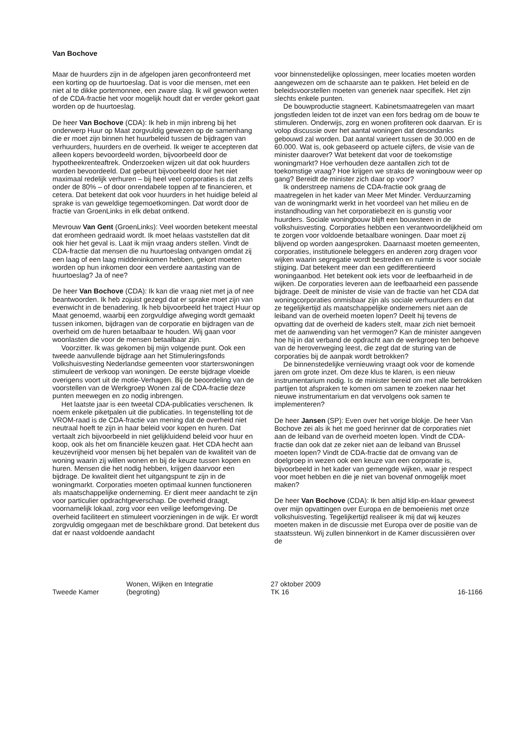Van Bochove
Maar de huurders zijn in de afgelopen jaren geconfronteerd met een korting op de huurtoeslag. Dat is voor die mensen, met een niet al te dikke portemonnee, een zware slag. Ik wil gewoon weten of de CDA-fractie het voor mogelijk houdt dat er verder gekort gaat worden op de huurtoeslag.
De heer Van Bochove (CDA): Ik heb in mijn inbreng bij het onderwerp Huur op Maat zorgvuldig gewezen op de samenhang die er moet zijn binnen het huurbeleid tussen de bijdragen van verhuurders, huurders en de overheid. Ik weiger te accepteren dat alleen kopers bevoordeeld worden, bijvoorbeeld door de hypotheekrenteaftrek. Onderzoeken wijzen uit dat ook huurders worden bevoordeeld. Dat gebeurt bijvoorbeeld door het niet maximaal redelijk verhuren – bij heel veel corporaties is dat zelfs onder de 80% – of door onrendabele toppen af te financieren, et cetera. Dat betekent dat ook voor huurders in het huidige beleid al sprake is van geweldige tegemoetkomingen. Dat wordt door de fractie van GroenLinks in elk debat ontkend.
Mevrouw Van Gent (GroenLinks): Veel woorden betekent meestal dat eromheen gedraaid wordt. Ik moet helaas vaststellen dat dit ook hier het geval is. Laat ik mijn vraag anders stellen. Vindt de CDA-fractie dat mensen die nu huurtoeslag ontvangen omdat zij een laag of een laag middeninkomen hebben, gekort moeten worden op hun inkomen door een verdere aantasting van de huurtoeslag? Ja of nee?
De heer Van Bochove (CDA): Ik kan die vraag niet met ja of nee beantwoorden. Ik heb zojuist gezegd dat er sprake moet zijn van evenwicht in de benadering. Ik heb bijvoorbeeld het traject Huur op Maat genoemd, waarbij een zorgvuldige afweging wordt gemaakt tussen inkomen, bijdragen van de corporatie en bijdragen van de overheid om de huren betaalbaar te houden. Wij gaan voor woonlasten die voor de mensen betaalbaar zijn.
Voorzitter. Ik was gekomen bij mijn volgende punt. Ook een tweede aanvullende bijdrage aan het Stimuleringsfonds Volkshuisvesting Nederlandse gemeenten voor starterswoningen stimuleert de verkoop van woningen. De eerste bijdrage vloeide overigens voort uit de motie-Verhagen. Bij de beoordeling van de voorstellen van de Werkgroep Wonen zal de CDA-fractie deze punten meewegen en zo nodig inbrengen.
Het laatste jaar is een tweetal CDA-publicaties verschenen. Ik noem enkele piketpalen uit die publicaties. In tegenstelling tot de VROM-raad is de CDA-fractie van mening dat de overheid niet neutraal hoeft te zijn in haar beleid voor kopen en huren. Dat vertaalt zich bijvoorbeeld in niet gelijkluidend beleid voor huur en koop, ook als het om financiële keuzen gaat. Het CDA hecht aan keuzevrijheid voor mensen bij het bepalen van de kwaliteit van de woning waarin zij willen wonen en bij de keuze tussen kopen en huren. Mensen die het nodig hebben, krijgen daarvoor een bijdrage. De kwaliteit dient het uitgangspunt te zijn in de woningmarkt. Corporaties moeten optimaal kunnen functioneren als maatschappelijke onderneming. Er dient meer aandacht te zijn voor particulier opdrachtgeverschap. De overheid draagt, voornamelijk lokaal, zorg voor een veilige leefomgeving. De overheid faciliteert en stimuleert voorzieningen in de wijk. Er wordt zorgvuldig omgegaan met de beschikbare grond. Dat betekent dus dat er naast voldoende aandacht
voor binnenstedelijke oplossingen, meer locaties moeten worden aangewezen om de schaarste aan te pakken. Het beleid en de beleidsvoorstellen moeten van generiek naar specifiek. Het zijn slechts enkele punten.
De bouwproductie stagneert. Kabinetsmaatregelen van maart jongstleden leiden tot de inzet van een fors bedrag om de bouw te stimuleren. Onderwijs, zorg en wonen profiteren ook daarvan. Er is volop discussie over het aantal woningen dat desondanks gebouwd zal worden. Dat aantal varieert tussen de 30.000 en de 60.000. Wat is, ook gebaseerd op actuele cijfers, de visie van de minister daarover? Wat betekent dat voor de toekomstige woningmarkt? Hoe verhouden deze aantallen zich tot de toekomstige vraag? Hoe krijgen we straks de woningbouw weer op gang? Bereidt de minister zich daar op voor?
Ik onderstreep namens de CDA-fractie ook graag de maatregelen in het kader van Meer Met Minder. Verduurzaming van de woningmarkt werkt in het voordeel van het milieu en de instandhouding van het corporatiebezit en is gunstig voor huurders. Sociale woningbouw blijft een bouwsteen in de volkshuisvesting. Corporaties hebben een verantwoordelijkheid om te zorgen voor voldoende betaalbare woningen. Daar moet zij blijvend op worden aangesproken. Daarnaast moeten gemeenten, corporaties, institutionele beleggers en anderen zorg dragen voor wijken waarin segregatie wordt bestreden en ruimte is voor sociale stijging. Dat betekent meer dan een gedifferentieerd woningaanbod. Het betekent ook iets voor de leefbaarheid in de wijken. De corporaties leveren aan de leefbaarheid een passende bijdrage. Deelt de minister de visie van de fractie van het CDA dat woningcorporaties onmisbaar zijn als sociale verhuurders en dat ze tegelijkertijd als maatschappelijke ondernemers niet aan de leiband van de overheid moeten lopen? Deelt hij tevens de opvatting dat de overheid de kaders stelt, maar zich niet bemoeit met de aanwending van het vermogen? Kan de minister aangeven hoe hij in dat verband de opdracht aan de werkgroep ten behoeve van de heroverweging leest, die zegt dat de sturing van de corporaties bij de aanpak wordt betrokken?
De binnenstedelijke vernieuwing vraagt ook voor de komende jaren om grote inzet. Om deze klus te klaren, is een nieuw instrumentarium nodig. Is de minister bereid om met alle betrokken partijen tot afspraken te komen om samen te zoeken naar het nieuwe instrumentarium en dat vervolgens ook samen te implementeren?
De heer Jansen (SP): Even over het vorige blokje. De heer Van Bochove zei als ik het me goed herinner dat de corporaties niet aan de leiband van de overheid moeten lopen. Vindt de CDA-fractie dan ook dat ze zeker niet aan de leiband van Brussel moeten lopen? Vindt de CDA-fractie dat de omvang van de doelgroep in wezen ook een keuze van een corporatie is, bijvoorbeeld in het kader van gemengde wijken, waar je respect voor moet hebben en die je niet van bovenaf onmogelijk moet maken?
De heer Van Bochove (CDA): Ik ben altijd klip-en-klaar geweest over mijn opvattingen over Europa en de bemoeienis met onze volkshuisvesting. Tegelijkertijd realiseer ik mij dat wij keuzes moeten maken in de discussie met Europa over de positie van de staatssteun. Wij zullen binnenkort in de Kamer discussiëren over de
Tweede Kamer
Wonen, Wijken en Integratie
(begroting)
27 oktober 2009
TK 16
16-1166